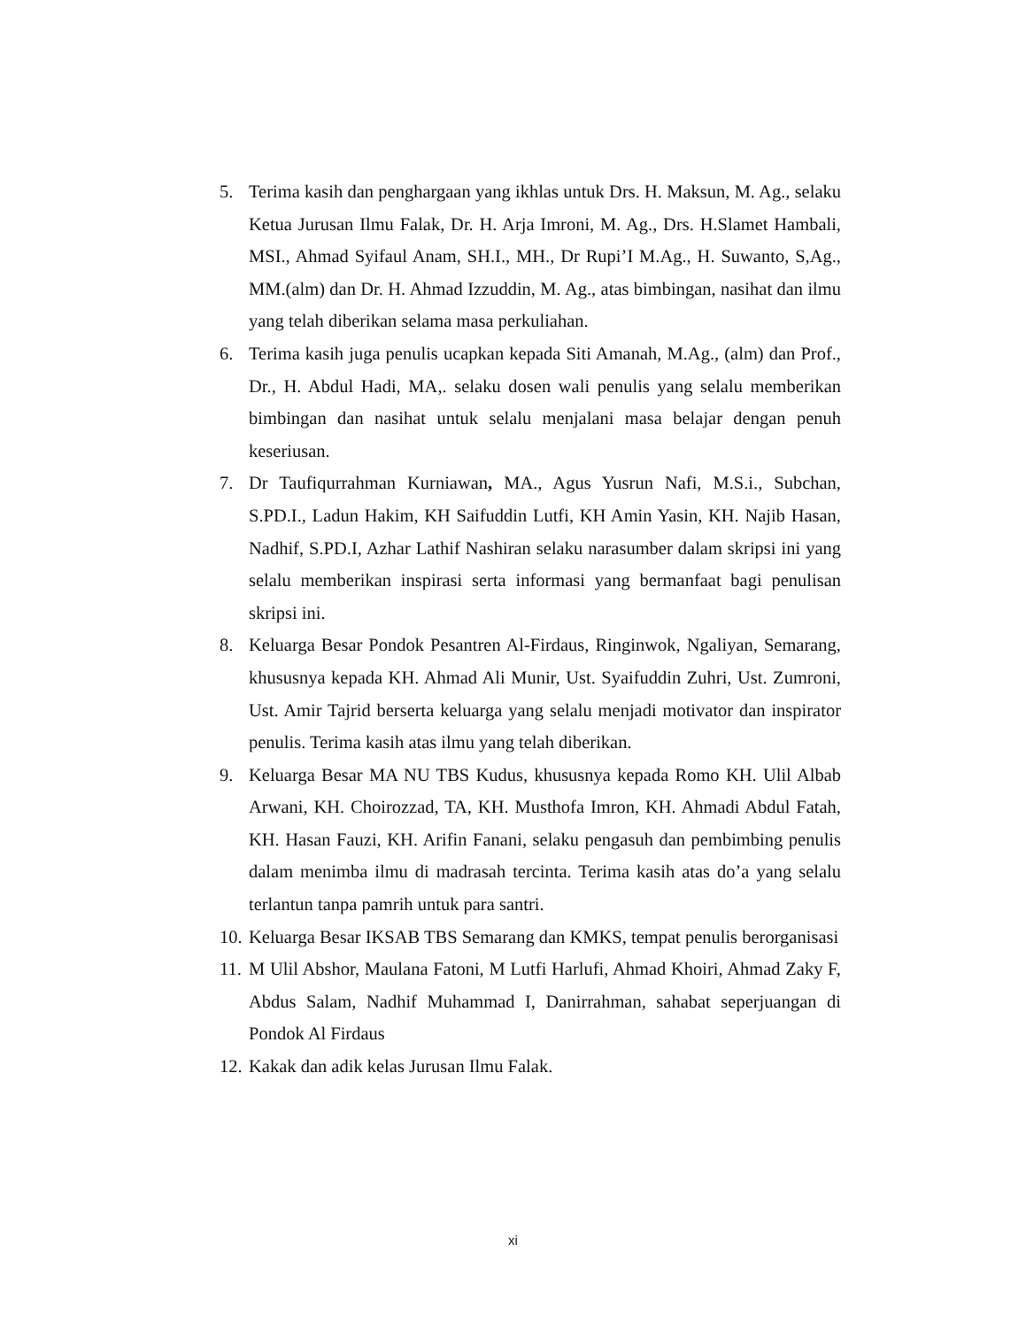5. Terima kasih dan penghargaan yang ikhlas untuk Drs. H. Maksun, M. Ag., selaku Ketua Jurusan Ilmu Falak, Dr. H. Arja Imroni, M. Ag., Drs. H.Slamet Hambali, MSI., Ahmad Syifaul Anam, SH.I., MH., Dr Rupi’I M.Ag., H. Suwanto, S,Ag., MM.(alm) dan Dr. H. Ahmad Izzuddin, M. Ag., atas bimbingan, nasihat dan ilmu yang telah diberikan selama masa perkuliahan.
6. Terima kasih juga penulis ucapkan kepada Siti Amanah, M.Ag., (alm) dan Prof., Dr., H. Abdul Hadi, MA,. selaku dosen wali penulis yang selalu memberikan bimbingan dan nasihat untuk selalu menjalani masa belajar dengan penuh keseriusan.
7. Dr Taufiqurrahman Kurniawan, MA., Agus Yusrun Nafi, M.S.i., Subchan, S.PD.I., Ladun Hakim, KH Saifuddin Lutfi, KH Amin Yasin, KH. Najib Hasan, Nadhif, S.PD.I, Azhar Lathif Nashiran selaku narasumber dalam skripsi ini yang selalu memberikan inspirasi serta informasi yang bermanfaat bagi penulisan skripsi ini.
8. Keluarga Besar Pondok Pesantren Al-Firdaus, Ringinwok, Ngaliyan, Semarang, khususnya kepada KH. Ahmad Ali Munir, Ust. Syaifuddin Zuhri, Ust. Zumroni, Ust. Amir Tajrid berserta keluarga yang selalu menjadi motivator dan inspirator penulis. Terima kasih atas ilmu yang telah diberikan.
9. Keluarga Besar MA NU TBS Kudus, khususnya kepada Romo KH. Ulil Albab Arwani, KH. Choirozzad, TA, KH. Musthofa Imron, KH. Ahmadi Abdul Fatah, KH. Hasan Fauzi, KH. Arifin Fanani, selaku pengasuh dan pembimbing penulis dalam menimba ilmu di madrasah tercinta. Terima kasih atas do’a yang selalu terlantun tanpa pamrih untuk para santri.
10. Keluarga Besar IKSAB TBS Semarang dan KMKS, tempat penulis berorganisasi
11. M Ulil Abshor, Maulana Fatoni, M Lutfi Harlufi, Ahmad Khoiri, Ahmad Zaky F, Abdus Salam, Nadhif Muhammad I, Danirrahman, sahabat seperjuangan di Pondok Al Firdaus
12. Kakak dan adik kelas Jurusan Ilmu Falak.
xi